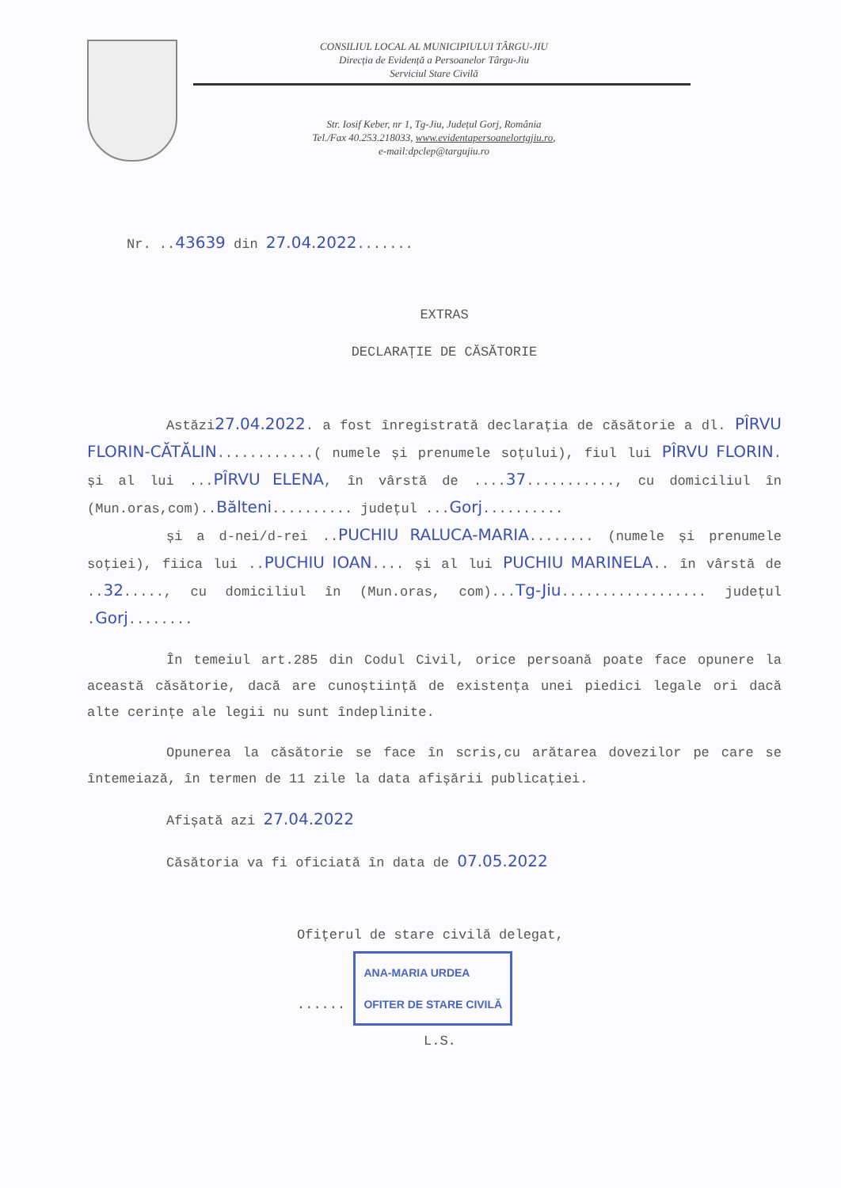CONSILIUL LOCAL AL MUNICIPIULUI TÂRGU-JIU
Direcția de Evidență a Persoanelor Târgu-Jiu
Serviciul Stare Civilă
Str. Iosif Keber, nr 1, Tg-Jiu, Județul Gorj, România
Tel./Fax 40.253.218033, www.evidentapersoanelortgjiu.ro,
e-mail:dpclep@targujiu.ro
Nr. ..43639 din 27.04.2022.......
EXTRAS
DECLARAȚIE DE CĂSĂTORIE
Astăzi27.04.2022. a fost înregistrată declarația de căsătorie a dl. PÎRVU FLORIN-CĂTĂLIN............( numele și prenumele soțului), fiul lui PÎRVU FLORIN. și al lui ...PÎRVU ELENA, în vârstă de ....37..........., cu domiciliul în (Mun.oras,com)..Bălteni.......... județul ...Gorj..........
și a d-nei/d-rei ..PUCHIU RALUCA-MARIA........ (numele și prenumele soției), fiica lui ..PUCHIU IOAN.... și al lui PUCHIU MARINELA.. în vârstă de ..32....., cu domiciliul în (Mun.oras, com)...Tg-Jiu.................. județul .Gorj........
În temeiul art.285 din Codul Civil, orice persoană poate face opunere la această căsătorie, dacă are cunoștiință de existența unei piedici legale ori dacă alte cerințe ale legii nu sunt îndeplinite.
Opunerea la căsătorie se face în scris,cu arătarea dovezilor pe care se întemeiază, în termen de 11 zile la data afișării publicației.
Afișată azi 27.04.2022
Căsătoria va fi oficiată în data de 07.05.2022
Ofițerul de stare civilă delegat,
...... ANA-MARIA URDEA
OFITER DE STARE CIVILĂ
L.S.